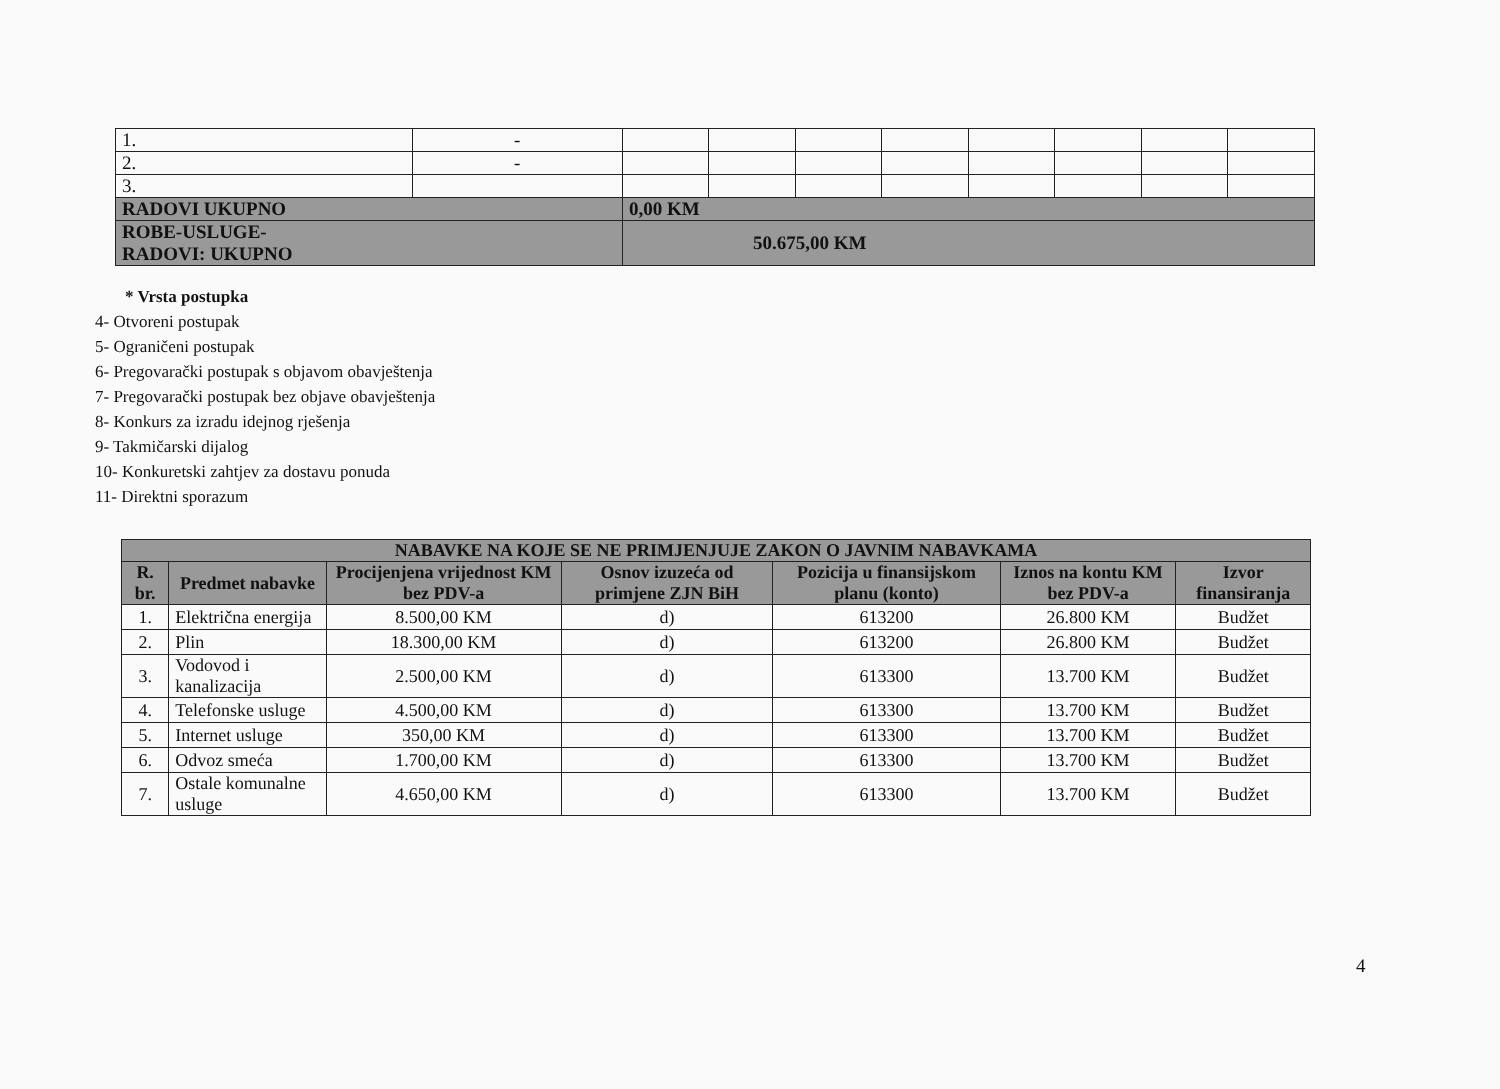| 1. | - | | | | | | | | |
| 2. | - | | | | | | | | |
| 3. | | | | | | | | | |
| RADOVI UKUPNO | | 0,00 KM | | | | | | | |
| ROBE-USLUGE- RADOVI: UKUPNO | | 50.675,00 KM | | | | | | | |
* Vrsta postupka
4- Otvoreni postupak
5- Ograničeni postupak
6- Pregovarački postupak s objavom obavještenja
7- Pregovarački postupak bez objave obavještenja
8- Konkurs za izradu idejnog rješenja
9- Takmičarski dijalog
10- Konkuretski zahtjev za dostavu ponuda
11- Direktni sporazum
| NABAVKE NA KOJE SE NE PRIMJENJUJE ZAKON O JAVNIM NABAVKAMA | | | | | | |
| --- | --- | --- | --- | --- | --- | --- |
| R. br. | Predmet nabavke | Procijenjena vrijednost KM bez PDV-a | Osnov izuzeća od primjene ZJN BiH | Pozicija u finansijskom planu (konto) | Iznos na kontu KM bez PDV-a | Izvor finansiranja |
| 1. | Električna energija | 8.500,00 KM | d) | 613200 | 26.800 KM | Budžet |
| 2. | Plin | 18.300,00 KM | d) | 613200 | 26.800 KM | Budžet |
| 3. | Vodovod i kanalizacija | 2.500,00 KM | d) | 613300 | 13.700 KM | Budžet |
| 4. | Telefonske usluge | 4.500,00 KM | d) | 613300 | 13.700 KM | Budžet |
| 5. | Internet usluge | 350,00 KM | d) | 613300 | 13.700 KM | Budžet |
| 6. | Odvoz smeća | 1.700,00 KM | d) | 613300 | 13.700 KM | Budžet |
| 7. | Ostale komunalne usluge | 4.650,00 KM | d) | 613300 | 13.700 KM | Budžet |
4